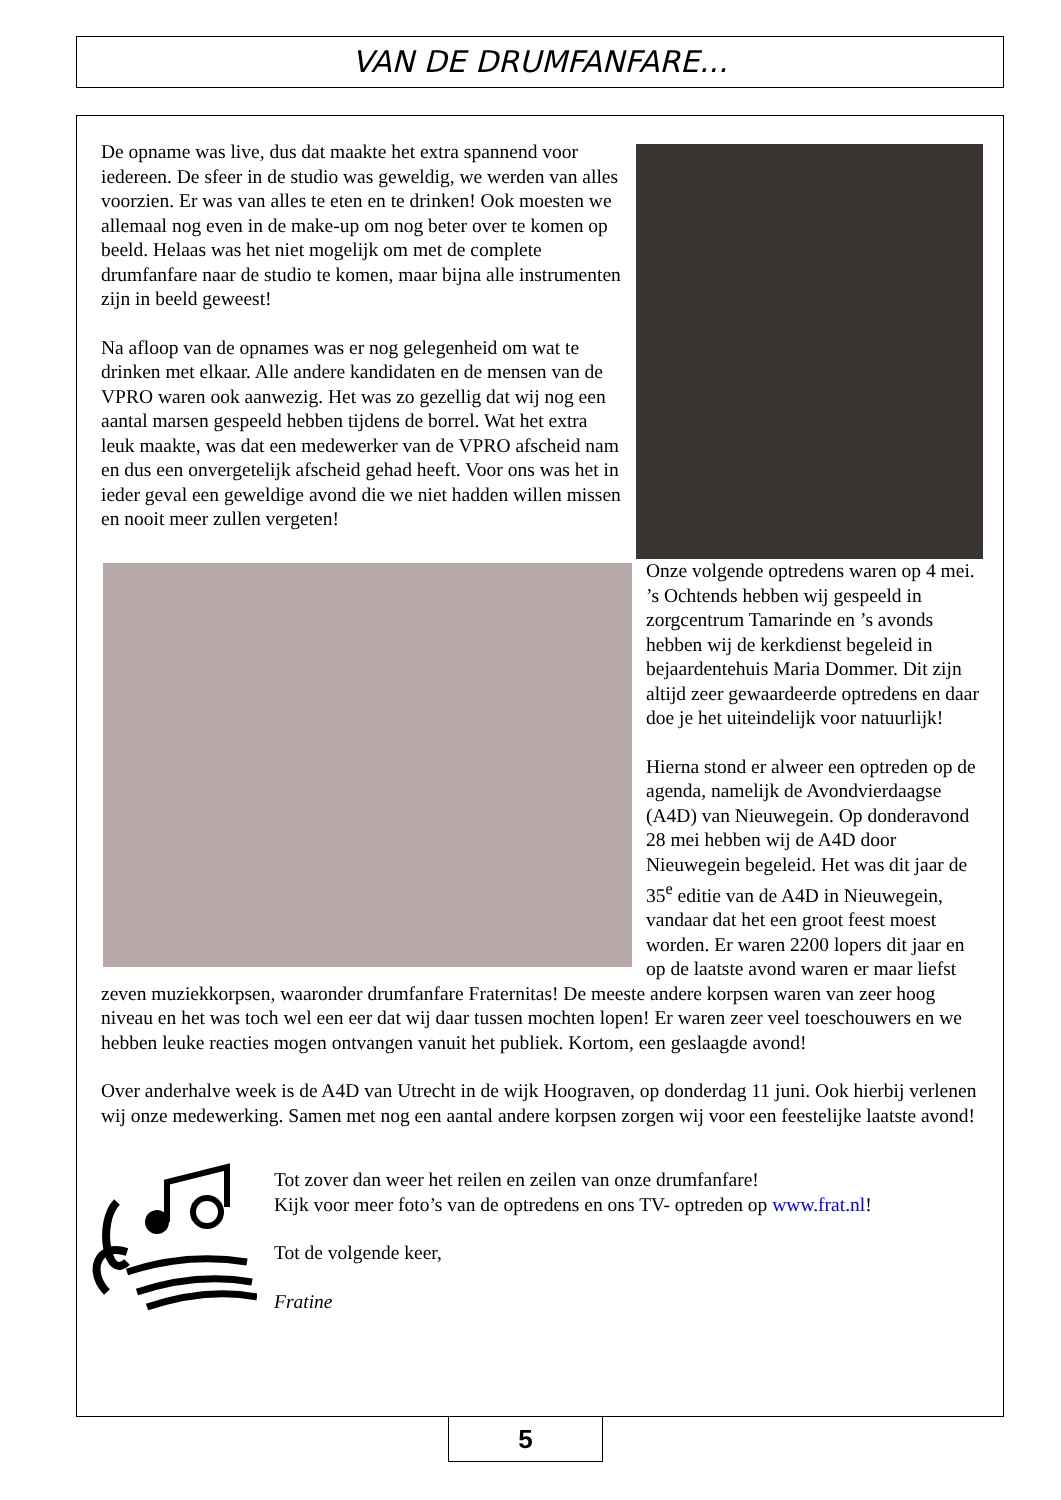VAN DE DRUMFANFARE...
De opname was live, dus dat maakte het extra spannend voor iedereen. De sfeer in de studio was geweldig, we werden van alles voorzien. Er was van alles te eten en te drinken! Ook moesten we allemaal nog even in de make-up om nog beter over te komen op beeld. Helaas was het niet mogelijk om met de complete drumfanfare naar de studio te komen, maar bijna alle instrumenten zijn in beeld geweest!
Na afloop van de opnames was er nog gelegenheid om wat te drinken met elkaar. Alle andere kandidaten en de mensen van de VPRO waren ook aanwezig. Het was zo gezellig dat wij nog een aantal marsen gespeeld hebben tijdens de borrel. Wat het extra leuk maakte, was dat een medewerker van de VPRO afscheid nam en dus een onvergetelijk afscheid gehad heeft. Voor ons was het in ieder geval een geweldige avond die we niet hadden willen missen en nooit meer zullen vergeten!
Onze volgende optredens waren op 4 mei. ’s Ochtends hebben wij gespeeld in zorgcentrum Tamarinde en ’s avonds hebben wij de kerkdienst begeleid in bejaardentehuis Maria Dommer. Dit zijn altijd zeer gewaardeerde optredens en daar doe je het uiteindelijk voor natuurlijk!
Hierna stond er alweer een optreden op de agenda, namelijk de Avondvierdaagse (A4D) van Nieuwegein. Op donderavond 28 mei hebben wij de A4D door Nieuwegein begeleid. Het was dit jaar de 35<sup>e</sup> editie van de A4D in Nieuwegein, vandaar dat het een groot feest moest worden. Er waren 2200 lopers dit jaar en op de laatste avond waren er maar liefst zeven muziekkorpsen, waaronder drumfanfare Fraternitas! De meeste andere korpsen waren van zeer hoog niveau en het was toch wel een eer dat wij daar tussen mochten lopen! Er waren zeer veel toeschouwers en we hebben leuke reacties mogen ontvangen vanuit het publiek. Kortom, een geslaagde avond!
Over anderhalve week is de A4D van Utrecht in de wijk Hoograven, op donderdag 11 juni. Ook hierbij verlenen wij onze medewerking. Samen met nog een aantal andere korpsen zorgen wij voor een feestelijke laatste avond!
Tot zover dan weer het reilen en zeilen van onze drumfanfare!
Kijk voor meer foto’s van de optredens en ons TV- optreden op www.frat.nl!
Tot de volgende keer,
Fratine
5